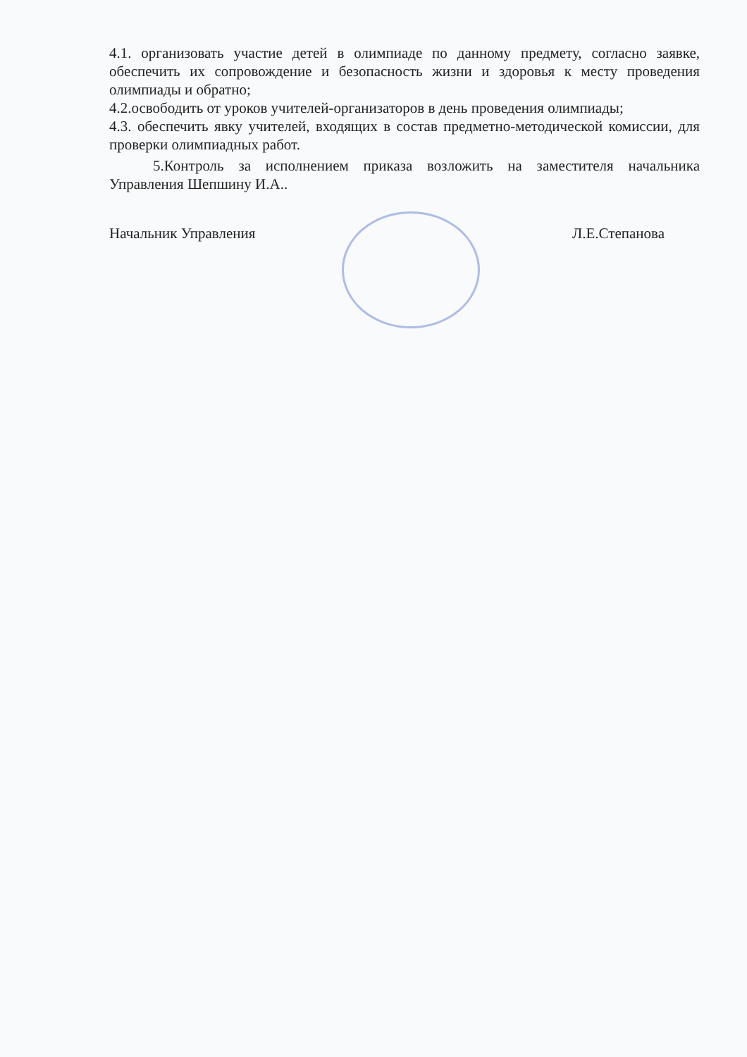4.1. организовать участие детей в олимпиаде по данному предмету, согласно заявке, обеспечить их сопровождение и безопасность жизни и здоровья к месту проведения олимпиады и обратно;
4.2.освободить от уроков учителей-организаторов в день проведения олимпиады;
4.3. обеспечить явку учителей, входящих в состав предметно-методической комиссии, для проверки олимпиадных работ.
5.Контроль за исполнением приказа возложить на заместителя начальника Управления Шепшину И.А..
Начальник Управления Л.Е.Степанова